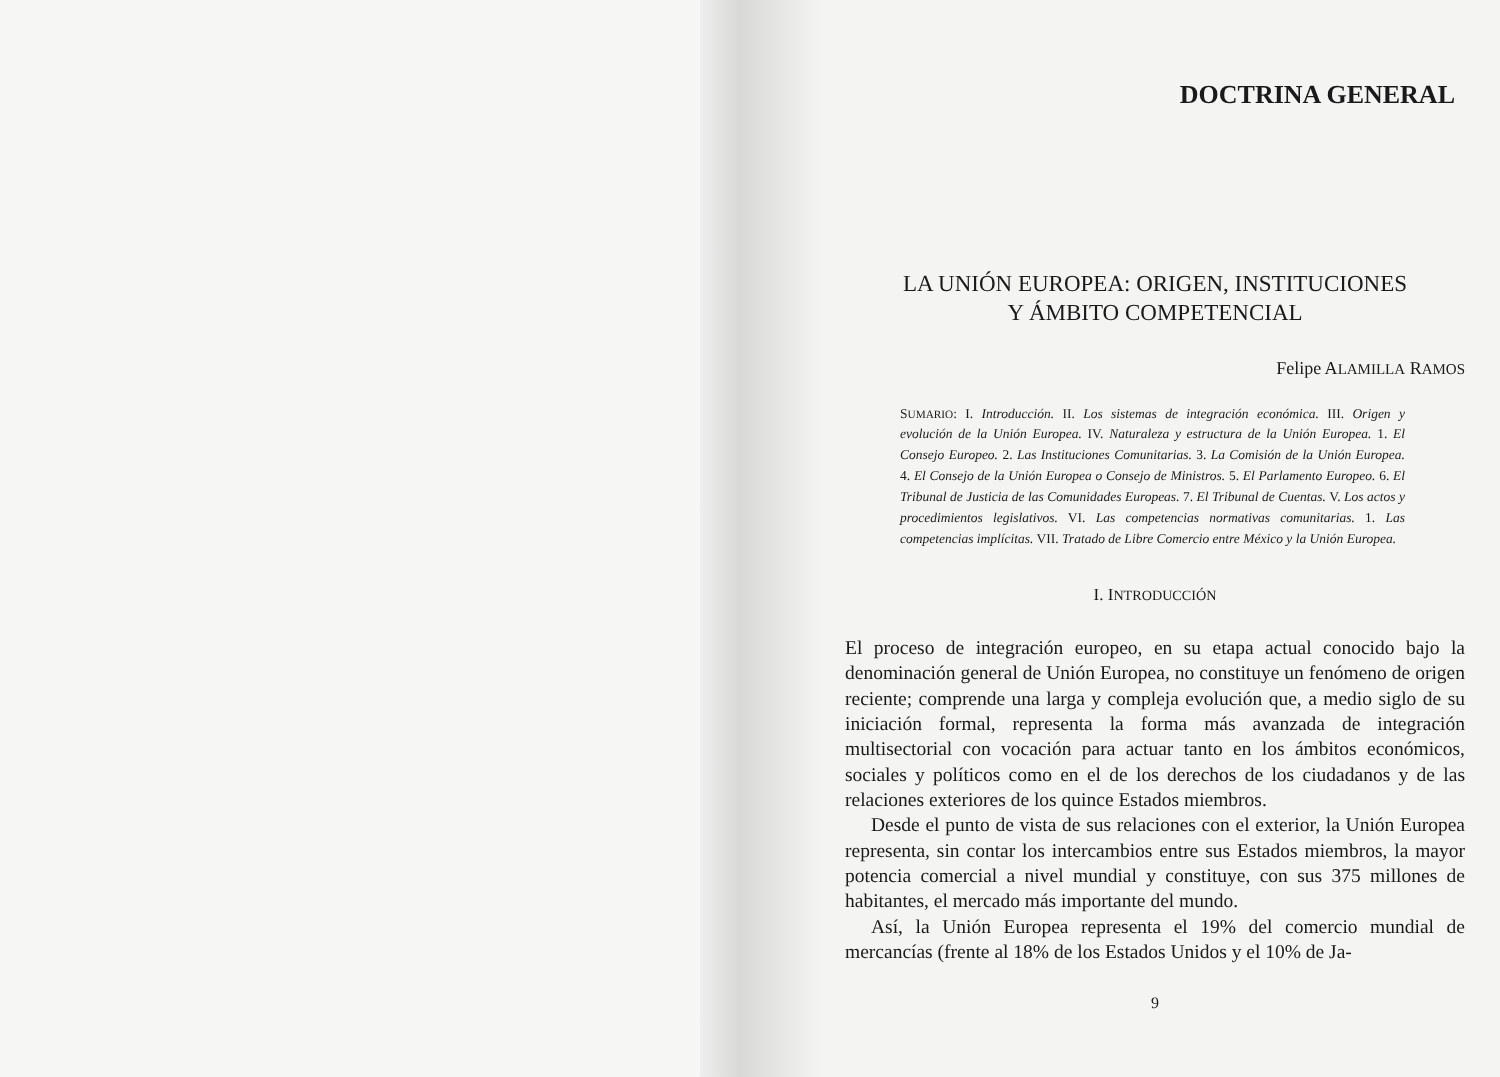DOCTRINA GENERAL
LA UNIÓN EUROPEA: ORIGEN, INSTITUCIONES
Y ÁMBITO COMPETENCIAL
Felipe ALAMILLA RAMOS
SUMARIO: I. Introducción. II. Los sistemas de integración económica. III. Origen y evolución de la Unión Europea. IV. Naturaleza y estructura de la Unión Europea. 1. El Consejo Europeo. 2. Las Instituciones Comunitarias. 3. La Comisión de la Unión Europea. 4. El Consejo de la Unión Europea o Consejo de Ministros. 5. El Parlamento Europeo. 6. El Tribunal de Justicia de las Comunidades Europeas. 7. El Tribunal de Cuentas. V. Los actos y procedimientos legislativos. VI. Las competencias normativas comunitarias. 1. Las competencias implícitas. VII. Tratado de Libre Comercio entre México y la Unión Europea.
I. INTRODUCCIÓN
El proceso de integración europeo, en su etapa actual conocido bajo la denominación general de Unión Europea, no constituye un fenómeno de origen reciente; comprende una larga y compleja evolución que, a medio siglo de su iniciación formal, representa la forma más avanzada de integración multisectorial con vocación para actuar tanto en los ámbitos económicos, sociales y políticos como en el de los derechos de los ciudadanos y de las relaciones exteriores de los quince Estados miembros.
Desde el punto de vista de sus relaciones con el exterior, la Unión Europea representa, sin contar los intercambios entre sus Estados miembros, la mayor potencia comercial a nivel mundial y constituye, con sus 375 millones de habitantes, el mercado más importante del mundo.
Así, la Unión Europea representa el 19% del comercio mundial de mercancías (frente al 18% de los Estados Unidos y el 10% de Ja-
9